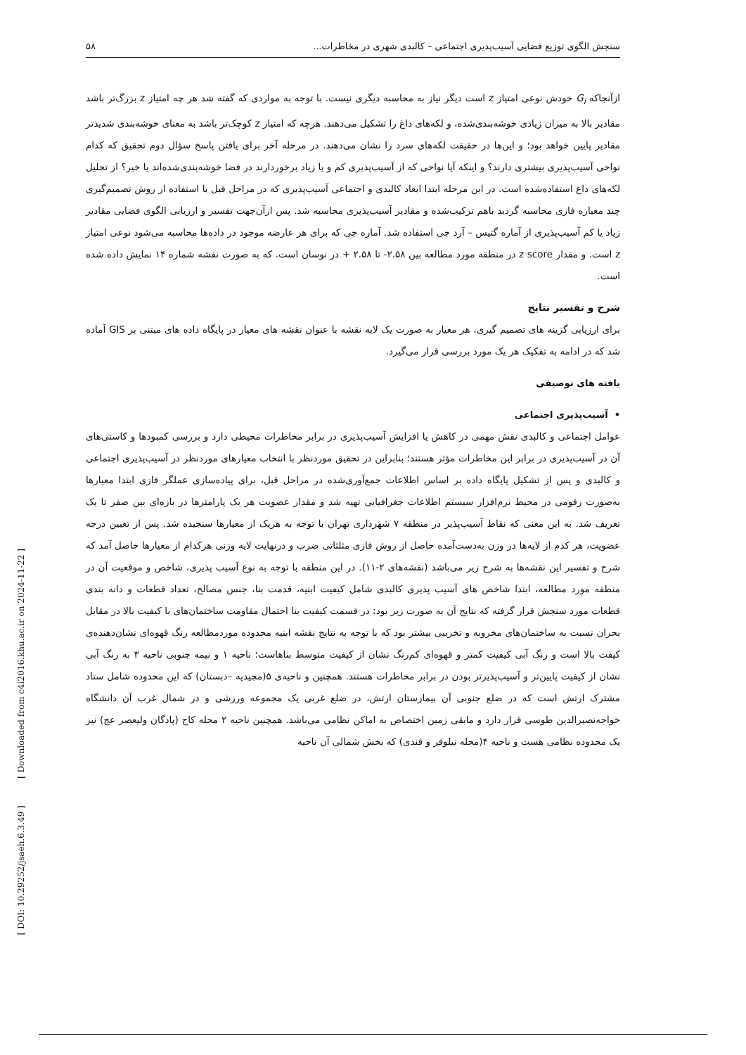سنجش الگوی توزیع فضایی آسیب‌پذیری اجتماعی – کالبدی شهری در مخاطرات... ۵۸
ازآنجاکه G<sub>i</sub> خودش نوعی امتیاز z است دیگر نیاز به محاسبه دیگری نیست. با توجه به مواردی که گفته شد هر چه امتیاز z بزرگ‌تر باشد مقادیر بالا به میزان زیادی خوشه‌بندی‌شده، و لکه‌های داغ را تشکیل می‌دهند. هرچه که امتیاز z کوچک‌تر باشد به معنای خوشه‌بندی شدیدتر مقادیر پایین خواهد بود؛ و این‌ها در حقیقت لکه‌های سرد را نشان می‌دهند. در مرحله آخر برای یافتن پاسخ سؤال دوم تحقیق که کدام نواحی آسیب‌پذیری بیشتری دارند؟ و اینکه آیا نواحی که از آسیب‌پذیری کم و یا زیاد برخوردارند در فضا خوشه‌بندی‌شده‌اند یا خیر؟ از تحلیل لکه‌های داغ استفاده‌شده است. در این مرحله ابتدا ابعاد کالبدی و اجتماعی آسیب‌پذیری که در مراحل قبل با استفاده از روش تصمیم‌گیری چند معیاره فازی محاسبه گردید باهم ترکیب‌شده و مقادیر آسیب‌پذیری محاسبه شد. پس ازآن‌جهت تفسیر و ارزیابی الگوی فضایی مقادیر زیاد یا کم آسیب‌پذیری از آماره گتیس – آرد جی استفاده شد. آماره جی که برای هر عارضه موجود در داده‌ها محاسبه می‌شود نوعی امتیاز z است. و مقدار z score در منطقه مورد مطالعه بین ۲.۵۸- تا ۲.۵۸ + در نوسان است. که به صورت نقشه شماره ۱۴ نمایش داده شده است.
شرح و تفسیر نتایج
برای ارزیابی گزینه های تصمیم گیری، هر معیار به صورت یک لایه نقشه با عنوان نقشه های معیار در پایگاه داده های مبتنی بر GIS آماده شد که در ادامه به تفکیک هر یک مورد بررسی قرار می‌گیرد.
یافته های توصیفی
• آسیب‌پذیری اجتماعی
عوامل اجتماعی و کالبدی نقش مهمی در کاهش یا افزایش آسیب‌پذیری در برابر مخاطرات محیطی دارد و بررسی کمبودها و کاستی‌های آن در آسیب‌پذیری در برابر این مخاطرات مؤثر هستند؛ بنابراین در تحقیق موردنظر با انتخاب معیارهای موردنظر در آسیب‌پذیری اجتماعی و کالبدی و پس از تشکیل پایگاه داده بر اساس اطلاعات جمع‌آوری‌شده در مراحل قبل، برای پیاده‌سازی عملگر فازی ابتدا معیارها به‌صورت رقومی در محیط نرم‌افزار سیستم اطلاعات جغرافیایی تهیه شد و مقدار عضویت هر یک پارامترها در بازه‌ای بین صفر تا یک تعریف شد. به این معنی که نقاط آسیب‌پذیر در منطقه ۷ شهرداری تهران با توجه به هریک از معیارها سنجیده شد. پس از تعیین درجه عضویت، هر کدم از لایه‌ها در وزن به‌دست‌آمده حاصل از روش فازی مثلثاتی ضرب و درنهایت لایه وزنی هرکدام از معیارها حاصل آمد که شرح و تفسیر این نقشه‌ها به شرح زیر می‌باشد (نقشه‌های ۲-۱۱). در این منطقه با توجه به نوع آسیب پذیری، شاخص و موقعیت آن در منطقه مورد مطالعه، ابتدا شاخص های آسیب پذیری کالبدی شامل کیفیت ابنیه، قدمت بنا، جنس مصالح، تعداد قطعات و دانه بندی قطعات مورد سنجش قرار گرفته که نتایج آن به صورت زیر بود: در قسمت کیفیت بنا احتمال مقاومت ساختمان‌های با کیفیت بالا در مقابل بحران نسبت به ساختمان‌های مخروبه و تخریبی بیشتر بود که با توجه به نتایج نقشه ابنیه محدوده موردمطالعه رنگ قهوه‌ای نشان‌دهنده‌ی کیفت بالا است و رنگ آبی کیفیت کمتر و قهوه‌ای کم‌رنگ نشان از کیفیت متوسط بناهاست؛ ناحیه ۱ و نیمه جنوبی ناحیه ۳ به رنگ آبی نشان از کیفیت پایین‌تر و آسیب‌پذیرتر بودن در برابر مخاطرات هستند. همچنین و ناحیه‌ی ۵(مجیدیه –دبستان) که این محدوده شامل ستاد مشترک ارتش است که در ضلع جنوبی آن بیمارستان ارتش، در ضلع غربی یک مجموعه ورزشی و در شمال غرب آن دانشگاه خواجه‌نصیرالدین طوسی قرار دارد و مابقی زمین اختصاص به اماکن نظامی می‌باشد. همچنین ناحیه ۲ محله کاج (پادگان ولیعصر عج) نیز یک محدوده نظامی هست و ناحیه ۴(محله نیلوفر و قندی) که بخش شمالی آن ناحیه
[ DOI: 10.29252/jsaeh.6.3.49 ] [ Downloaded from c4i2016.khu.ac.ir on 2024-11-22 ]